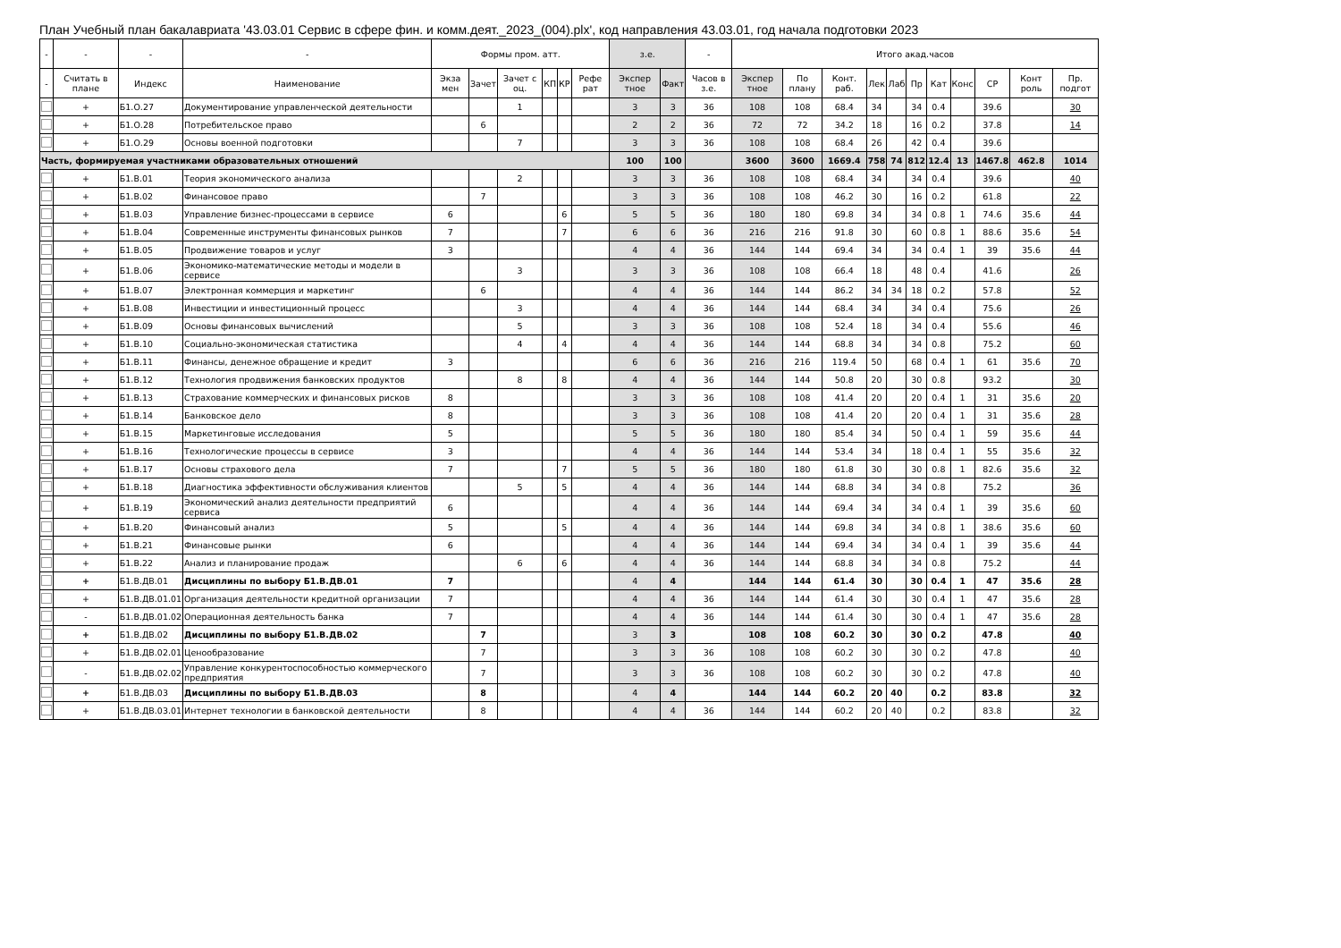План Учебный план бакалавриата '43.03.01 Сервис в сфере фин. и комм.деят._2023_(004).plx', код направления 43.03.01, год начала подготовки 2023
| - | - | - | - | Формы пром. атт. | | | | | | з.е. | | - | Итого акад.часов | | | | | | | | | | |
| --- | --- | --- | --- | --- | --- | --- | --- | --- | --- | --- | --- | --- | --- | --- | --- | --- | --- | --- | --- | --- | --- | --- | --- |
| - | Считать в плане | Индекс | Наименование | Экза мен | Зачет | Зачет с оц. | КП | КР | Рефе рат | Экспер тное | Факт | Часов в з.е. | Экспер тное | По плану | Конт. раб. | Лек | Лаб | Пр | Кат | Конс | СР | Конт роль | Пр. подгот |
| | + | Б1.О.27 | Документирование управленческой деятельности | | | 1 | | | | 3 | 3 | 36 | 108 | 108 | 68.4 | 34 | | 34 | 0.4 | | 39.6 | | 30 |
| | + | Б1.О.28 | Потребительское право | | 6 | | | | | 2 | 2 | 36 | 72 | 72 | 34.2 | 18 | | 16 | 0.2 | | 37.8 | | 14 |
| | + | Б1.О.29 | Основы военной подготовки | | | 7 | | | | 3 | 3 | 36 | 108 | 108 | 68.4 | 26 | | 42 | 0.4 | | 39.6 | | |
| Часть, формируемая участниками образовательных отношений | | | | | | | | | | 100 | 100 | | 3600 | 3600 | 1669.4 | 758 | 74 | 812 | 12.4 | 13 | 1467.8 | 462.8 | 1014 |
| | + | Б1.В.01 | Теория экономического анализа | | | 2 | | | | 3 | 3 | 36 | 108 | 108 | 68.4 | 34 | | 34 | 0.4 | | 39.6 | | 40 |
| | + | Б1.В.02 | Финансовое право | | 7 | | | | | 3 | 3 | 36 | 108 | 108 | 46.2 | 30 | | 16 | 0.2 | | 61.8 | | 22 |
| | + | Б1.В.03 | Управление бизнес-процессами в сервисе | 6 | | | | 6 | | 5 | 5 | 36 | 180 | 180 | 69.8 | 34 | | 34 | 0.8 | 1 | 74.6 | 35.6 | 44 |
| | + | Б1.В.04 | Современные инструменты финансовых рынков | 7 | | | | 7 | | 6 | 6 | 36 | 216 | 216 | 91.8 | 30 | | 60 | 0.8 | 1 | 88.6 | 35.6 | 54 |
| | + | Б1.В.05 | Продвижение товаров и услуг | 3 | | | | | | 4 | 4 | 36 | 144 | 144 | 69.4 | 34 | | 34 | 0.4 | 1 | 39 | 35.6 | 44 |
| | + | Б1.В.06 | Экономико-математические методы и модели в сервисе | | | 3 | | | | 3 | 3 | 36 | 108 | 108 | 66.4 | 18 | | 48 | 0.4 | | 41.6 | | 26 |
| | + | Б1.В.07 | Электронная коммерция и маркетинг | | 6 | | | | | 4 | 4 | 36 | 144 | 144 | 86.2 | 34 | 34 | 18 | 0.2 | | 57.8 | | 52 |
| | + | Б1.В.08 | Инвестиции и инвестиционный процесс | | | 3 | | | | 4 | 4 | 36 | 144 | 144 | 68.4 | 34 | | 34 | 0.4 | | 75.6 | | 26 |
| | + | Б1.В.09 | Основы финансовых вычислений | | | 5 | | | | 3 | 3 | 36 | 108 | 108 | 52.4 | 18 | | 34 | 0.4 | | 55.6 | | 46 |
| | + | Б1.В.10 | Социально-экономическая статистика | | | 4 | | 4 | | 4 | 4 | 36 | 144 | 144 | 68.8 | 34 | | 34 | 0.8 | | 75.2 | | 60 |
| | + | Б1.В.11 | Финансы, денежное обращение и кредит | 3 | | | | | | 6 | 6 | 36 | 216 | 216 | 119.4 | 50 | | 68 | 0.4 | 1 | 61 | 35.6 | 70 |
| | + | Б1.В.12 | Технология продвижения банковских продуктов | | | 8 | | 8 | | 4 | 4 | 36 | 144 | 144 | 50.8 | 20 | | 30 | 0.8 | | 93.2 | | 30 |
| | + | Б1.В.13 | Страхование коммерческих и финансовых рисков | 8 | | | | | | 3 | 3 | 36 | 108 | 108 | 41.4 | 20 | | 20 | 0.4 | 1 | 31 | 35.6 | 20 |
| | + | Б1.В.14 | Банковское дело | 8 | | | | | | 3 | 3 | 36 | 108 | 108 | 41.4 | 20 | | 20 | 0.4 | 1 | 31 | 35.6 | 28 |
| | + | Б1.В.15 | Маркетинговые исследования | 5 | | | | | | 5 | 5 | 36 | 180 | 180 | 85.4 | 34 | | 50 | 0.4 | 1 | 59 | 35.6 | 44 |
| | + | Б1.В.16 | Технологические процессы в сервисе | 3 | | | | | | 4 | 4 | 36 | 144 | 144 | 53.4 | 34 | | 18 | 0.4 | 1 | 55 | 35.6 | 32 |
| | + | Б1.В.17 | Основы страхового дела | 7 | | | | 7 | | 5 | 5 | 36 | 180 | 180 | 61.8 | 30 | | 30 | 0.8 | 1 | 82.6 | 35.6 | 32 |
| | + | Б1.В.18 | Диагностика эффективности обслуживания клиентов | | | 5 | | 5 | | 4 | 4 | 36 | 144 | 144 | 68.8 | 34 | | 34 | 0.8 | | 75.2 | | 36 |
| | + | Б1.В.19 | Экономический анализ деятельности предприятий сервиса | 6 | | | | | | 4 | 4 | 36 | 144 | 144 | 69.4 | 34 | | 34 | 0.4 | 1 | 39 | 35.6 | 60 |
| | + | Б1.В.20 | Финансовый анализ | 5 | | | | 5 | | 4 | 4 | 36 | 144 | 144 | 69.8 | 34 | | 34 | 0.8 | 1 | 38.6 | 35.6 | 60 |
| | + | Б1.В.21 | Финансовые рынки | 6 | | | | | | 4 | 4 | 36 | 144 | 144 | 69.4 | 34 | | 34 | 0.4 | 1 | 39 | 35.6 | 44 |
| | + | Б1.В.22 | Анализ и планирование продаж | | | 6 | | 6 | | 4 | 4 | 36 | 144 | 144 | 68.8 | 34 | | 34 | 0.8 | | 75.2 | | 44 |
| | + | Б1.В.ДВ.01 | Дисциплины по выбору Б1.В.ДВ.01 | 7 | | | | | | 4 | 4 | | 144 | 144 | 61.4 | 30 | | 30 | 0.4 | 1 | 47 | 35.6 | 28 |
| | + | Б1.В.ДВ.01.01 | Организация деятельности кредитной организации | 7 | | | | | | 4 | 4 | 36 | 144 | 144 | 61.4 | 30 | | 30 | 0.4 | 1 | 47 | 35.6 | 28 |
| | - | Б1.В.ДВ.01.02 | Операционная деятельность банка | 7 | | | | | | 4 | 4 | 36 | 144 | 144 | 61.4 | 30 | | 30 | 0.4 | 1 | 47 | 35.6 | 28 |
| | + | Б1.В.ДВ.02 | Дисциплины по выбору Б1.В.ДВ.02 | | 7 | | | | | 3 | 3 | | 108 | 108 | 60.2 | 30 | | 30 | 0.2 | | 47.8 | | 40 |
| | + | Б1.В.ДВ.02.01 | Ценообразование | | 7 | | | | | 3 | 3 | 36 | 108 | 108 | 60.2 | 30 | | 30 | 0.2 | | 47.8 | | 40 |
| | - | Б1.В.ДВ.02.02 | Управление конкурентоспособностью коммерческого предприятия | | 7 | | | | | 3 | 3 | 36 | 108 | 108 | 60.2 | 30 | | 30 | 0.2 | | 47.8 | | 40 |
| | + | Б1.В.ДВ.03 | Дисциплины по выбору Б1.В.ДВ.03 | | 8 | | | | | 4 | 4 | | 144 | 144 | 60.2 | 20 | 40 | | 0.2 | | 83.8 | | 32 |
| | + | Б1.В.ДВ.03.01 | Интернет технологии в банковской деятельности | | 8 | | | | | 4 | 4 | 36 | 144 | 144 | 60.2 | 20 | 40 | | 0.2 | | 83.8 | | 32 |